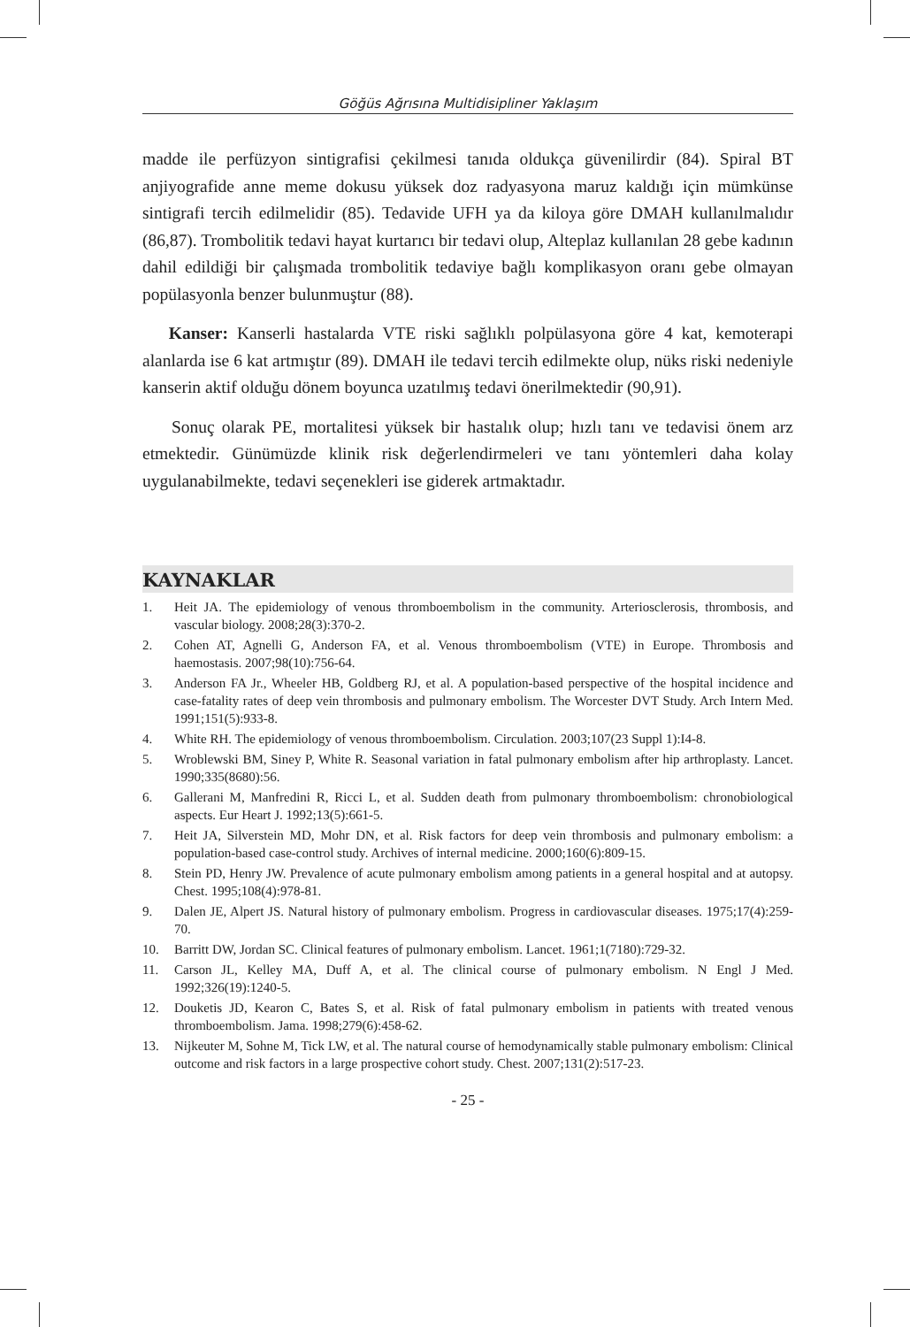Göğüs Ağrısına Multidisipliner Yaklaşım
madde ile perfüzyon sintigrafisi çekilmesi tanıda oldukça güvenilirdir (84). Spiral BT anjiyografide anne meme dokusu yüksek doz radyasyona maruz kaldığı için mümkünse sintigrafi tercih edilmelidir (85). Tedavide UFH ya da kiloya göre DMAH kullanılmalıdır (86,87). Trombolitik tedavi hayat kurtarıcı bir tedavi olup, Alteplaz kullanılan 28 gebe kadının dahil edildiği bir çalışmada trombolitik tedaviye bağlı komplikasyon oranı gebe olmayan popülasyonla benzer bulunmuştur (88).
Kanser: Kanserli hastalarda VTE riski sağlıklı polpülasyona göre 4 kat, kemoterapi alanlarda ise 6 kat artmıştır (89). DMAH ile tedavi tercih edilmekte olup, nüks riski nedeniyle kanserin aktif olduğu dönem boyunca uzatılmış tedavi önerilmektedir (90,91).
Sonuç olarak PE, mortalitesi yüksek bir hastalık olup; hızlı tanı ve tedavisi önem arz etmektedir. Günümüzde klinik risk değerlendirmeleri ve tanı yöntemleri daha kolay uygulanabilmekte, tedavi seçenekleri ise giderek artmaktadır.
KAYNAKLAR
1. Heit JA. The epidemiology of venous thromboembolism in the community. Arteriosclerosis, thrombosis, and vascular biology. 2008;28(3):370-2.
2. Cohen AT, Agnelli G, Anderson FA, et al. Venous thromboembolism (VTE) in Europe. Thrombosis and haemostasis. 2007;98(10):756-64.
3. Anderson FA Jr., Wheeler HB, Goldberg RJ, et al. A population-based perspective of the hospital incidence and case-fatality rates of deep vein thrombosis and pulmonary embolism. The Worcester DVT Study. Arch Intern Med. 1991;151(5):933-8.
4. White RH. The epidemiology of venous thromboembolism. Circulation. 2003;107(23 Suppl 1):I4-8.
5. Wroblewski BM, Siney P, White R. Seasonal variation in fatal pulmonary embolism after hip arthroplasty. Lancet. 1990;335(8680):56.
6. Gallerani M, Manfredini R, Ricci L, et al. Sudden death from pulmonary thromboembolism: chronobiological aspects. Eur Heart J. 1992;13(5):661-5.
7. Heit JA, Silverstein MD, Mohr DN, et al. Risk factors for deep vein thrombosis and pulmonary embolism: a population-based case-control study. Archives of internal medicine. 2000;160(6):809-15.
8. Stein PD, Henry JW. Prevalence of acute pulmonary embolism among patients in a general hospital and at autopsy. Chest. 1995;108(4):978-81.
9. Dalen JE, Alpert JS. Natural history of pulmonary embolism. Progress in cardiovascular diseases. 1975;17(4):259-70.
10. Barritt DW, Jordan SC. Clinical features of pulmonary embolism. Lancet. 1961;1(7180):729-32.
11. Carson JL, Kelley MA, Duff A, et al. The clinical course of pulmonary embolism. N Engl J Med. 1992;326(19):1240-5.
12. Douketis JD, Kearon C, Bates S, et al. Risk of fatal pulmonary embolism in patients with treated venous thromboembolism. Jama. 1998;279(6):458-62.
13. Nijkeuter M, Sohne M, Tick LW, et al. The natural course of hemodynamically stable pulmonary embolism: Clinical outcome and risk factors in a large prospective cohort study. Chest. 2007;131(2):517-23.
- 25 -